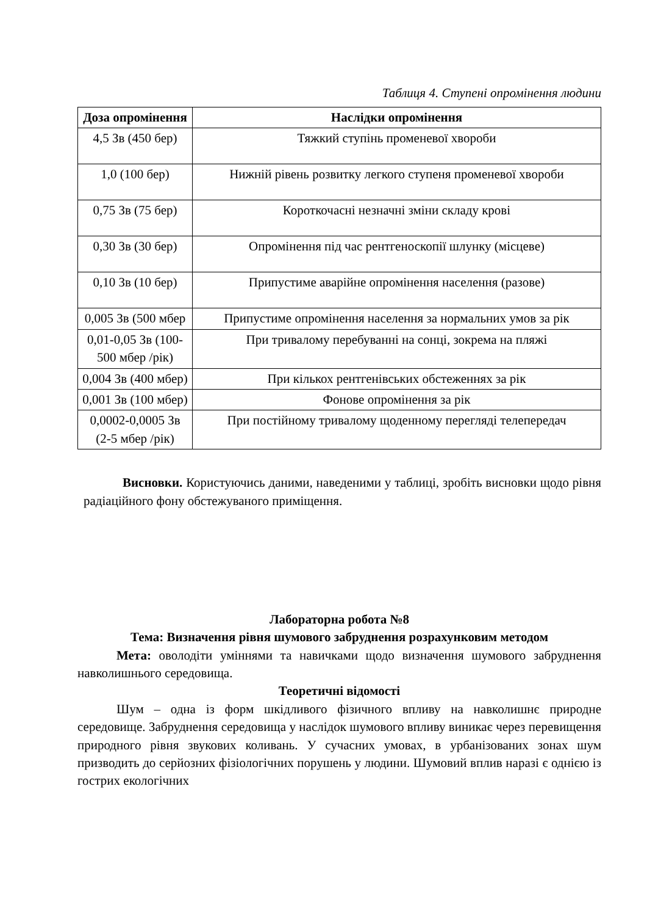Таблиця 4. Ступені опромінення людини
| Доза опромінення | Наслідки опромінення |
| --- | --- |
| 4,5 Зв (450 бер) | Тяжкий ступінь променевої хвороби |
| 1,0 (100 бер) | Нижній рівень розвитку легкого ступеня променевої хвороби |
| 0,75 Зв (75 бер) | Короткочасні незначні зміни складу крові |
| 0,30 Зв (30 бер) | Опромінення під час рентгеноскопії шлунку (місцеве) |
| 0,10 Зв (10 бер) | Припустиме аварійне опромінення населення (разове) |
| 0,005 Зв (500 мбер | Припустиме опромінення населення за нормальних умов за рік |
| 0,01-0,05 Зв (100-500 мбер /рік) | При тривалому перебуванні на сонці, зокрема на пляжі |
| 0,004 Зв (400 мбер) | При кількох рентгенівських обстеженнях за рік |
| 0,001 Зв (100 мбер) | Фонове опромінення за рік |
| 0,0002-0,0005 Зв (2-5 мбер /рік) | При постійному тривалому щоденному перегляді телепередач |
Висновки. Користуючись даними, наведеними у таблиці, зробіть висновки щодо рівня радіаційного фону обстежуваного приміщення.
Лабораторна робота №8
Тема: Визначення рівня шумового забруднення розрахунковим методом
Мета: оволодіти уміннями та навичками щодо визначення шумового забруднення навколишнього середовища.
Теоретичні відомості
Шум – одна із форм шкідливого фізичного впливу на навколишнє природне середовище. Забруднення середовища у наслідок шумового впливу виникає через перевищення природного рівня звукових коливань. У сучасних умовах, в урбанізованих зонах шум призводить до серйозних фізіологічних порушень у людини. Шумовий вплив наразі є однією із гострих екологічних